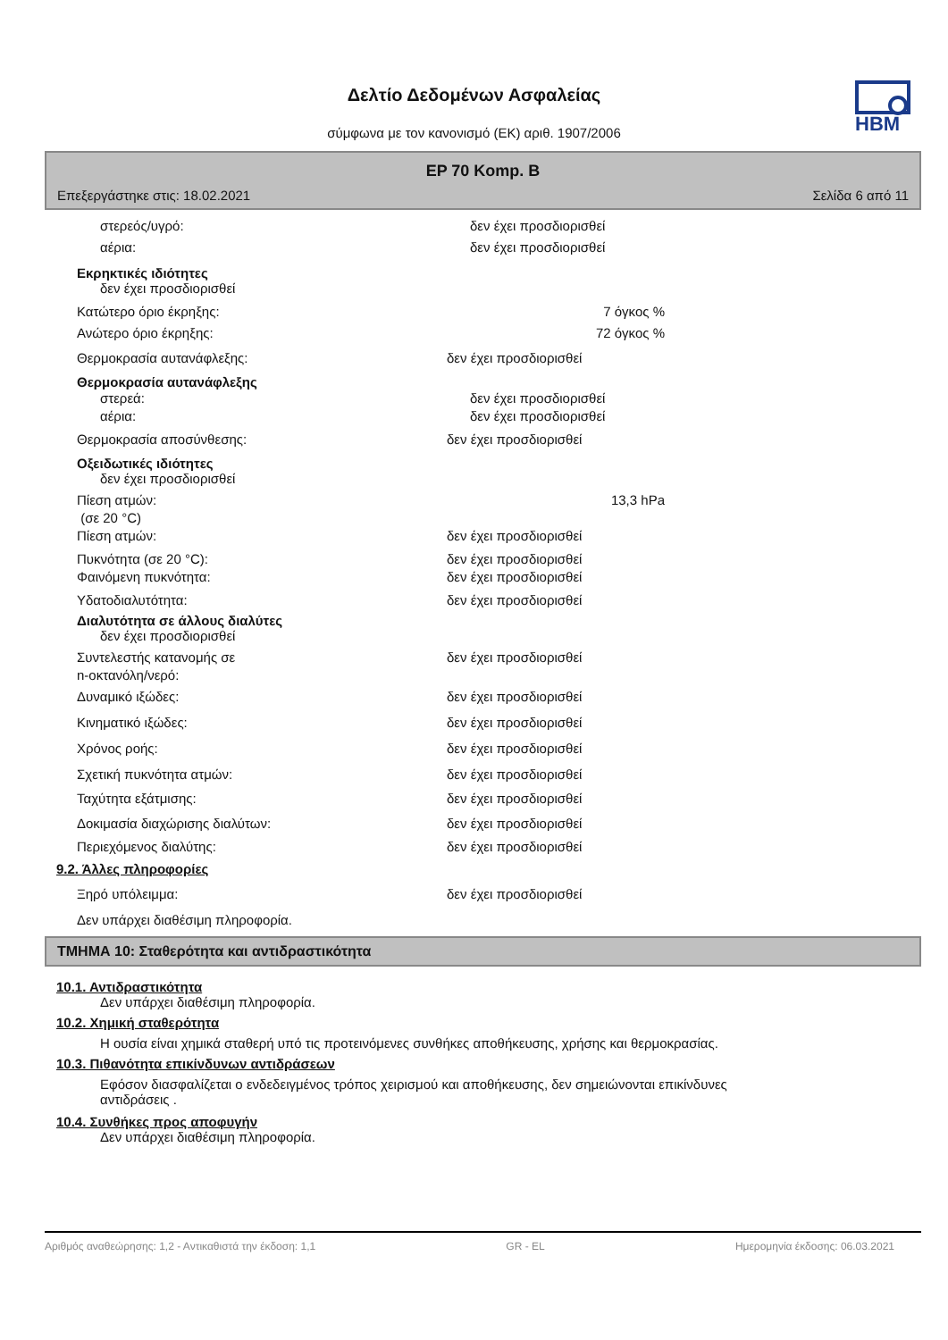HBM
Δελτίο Δεδομένων Ασφαλείας
σύμφωνα με τον κανονισμό (ΕΚ) αριθ. 1907/2006
EP 70 Komp. B
Επεξεργάστηκε στις: 18.02.2021 Σελίδα 6 από 11
στερεός/υγρό: δεν έχει προσδιορισθεί
αέρια: δεν έχει προσδιορισθεί
Εκρηκτικές ιδιότητες
δεν έχει προσδιορισθεί
Κατώτερο όριο έκρηξης: 7 όγκος %
Ανώτερο όριο έκρηξης: 72 όγκος %
Θερμοκρασία αυτανάφλεξης: δεν έχει προσδιορισθεί
Θερμοκρασία αυτανάφλεξης
στερεά: δεν έχει προσδιορισθεί
αέρια: δεν έχει προσδιορισθεί
Θερμοκρασία αποσύνθεσης: δεν έχει προσδιορισθεί
Οξειδωτικές ιδιότητες
δεν έχει προσδιορισθεί
Πίεση ατμών:
(σε 20 °C) 13,3 hPa
Πίεση ατμών: δεν έχει προσδιορισθεί
Πυκνότητα (σε 20 °C): δεν έχει προσδιορισθεί
Φαινόμενη πυκνότητα: δεν έχει προσδιορισθεί
Υδατοδιαλυτότητα: δεν έχει προσδιορισθεί
Διαλυτότητα σε άλλους διαλύτες
δεν έχει προσδιορισθεί
Συντελεστής κατανομής σε
n-οκτανόλη/νερό: δεν έχει προσδιορισθεί
Δυναμικό ιξώδες: δεν έχει προσδιορισθεί
Κινηματικό ιξώδες: δεν έχει προσδιορισθεί
Χρόνος ροής: δεν έχει προσδιορισθεί
Σχετική πυκνότητα ατμών: δεν έχει προσδιορισθεί
Ταχύτητα εξάτμισης: δεν έχει προσδιορισθεί
Δοκιμασία διαχώρισης διαλύτων: δεν έχει προσδιορισθεί
Περιεχόμενος διαλύτης: δεν έχει προσδιορισθεί
9.2. Άλλες πληροφορίες
Ξηρό υπόλειμμα: δεν έχει προσδιορισθεί
Δεν υπάρχει διαθέσιμη πληροφορία.
ΤΜΗΜΑ 10: Σταθερότητα και αντιδραστικότητα
10.1. Αντιδραστικότητα
Δεν υπάρχει διαθέσιμη πληροφορία.
10.2. Χημική σταθερότητα
Η ουσία είναι χημικά σταθερή υπό τις προτεινόμενες συνθήκες αποθήκευσης, χρήσης και θερμοκρασίας.
10.3. Πιθανότητα επικίνδυνων αντιδράσεων
Εφόσον διασφαλίζεται ο ενδεδειγμένος τρόπος χειρισμού και αποθήκευσης, δεν σημειώνονται επικίνδυνες αντιδράσεις .
10.4. Συνθήκες προς αποφυγήν
Δεν υπάρχει διαθέσιμη πληροφορία.
Αριθμός αναθεώρησης: 1,2 - Αντικαθιστά την έκδοση: 1,1 GR - EL Ημερομηνία έκδοσης: 06.03.2021